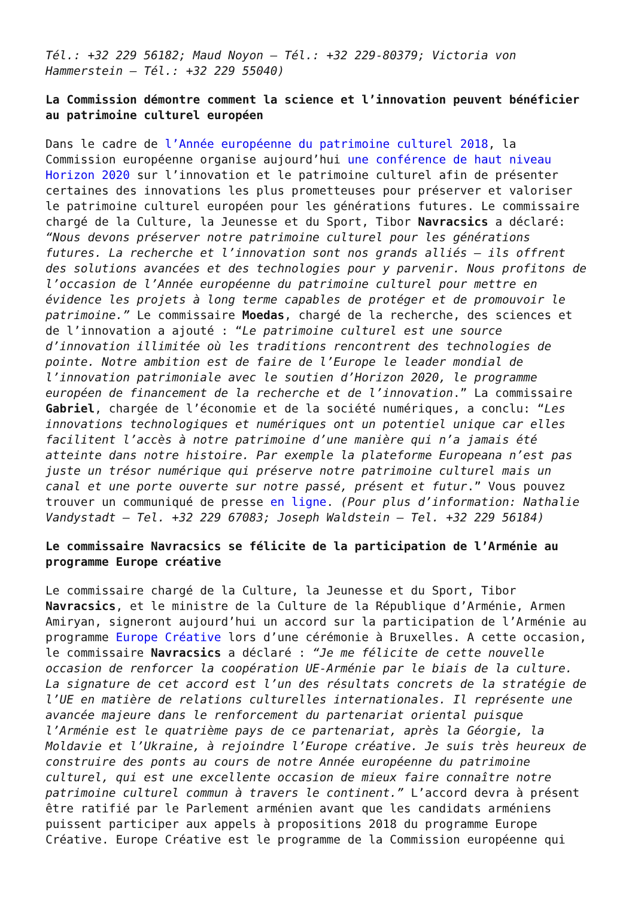Tél.: +32 229 56182; Maud Noyon – Tél.: +32 229-80379; Victoria von Hammerstein – Tél.: +32 229 55040)
La Commission démontre comment la science et l’innovation peuvent bénéficier au patrimoine culturel européen
Dans le cadre de l’Année européenne du patrimoine culturel 2018, la Commission européenne organise aujourd’hui une conférence de haut niveau Horizon 2020 sur l’innovation et le patrimoine culturel afin de présenter certaines des innovations les plus prometteuses pour préserver et valoriser le patrimoine culturel européen pour les générations futures. Le commissaire chargé de la Culture, la Jeunesse et du Sport, Tibor Navracsics a déclaré: “Nous devons préserver notre patrimoine culturel pour les générations futures. La recherche et l’innovation sont nos grands alliés – ils offrent des solutions avancées et des technologies pour y parvenir. Nous profitons de l’occasion de l’Année européenne du patrimoine culturel pour mettre en évidence les projets à long terme capables de protéger et de promouvoir le patrimoine.” Le commissaire Moedas, chargé de la recherche, des sciences et de l’innovation a ajouté : “Le patrimoine culturel est une source d’innovation illimitée où les traditions rencontrent des technologies de pointe. Notre ambition est de faire de l’Europe le leader mondial de l’innovation patrimoniale avec le soutien d’Horizon 2020, le programme européen de financement de la recherche et de l’innovation.” La commissaire Gabriel, chargée de l’économie et de la société numériques, a conclu: “Les innovations technologiques et numériques ont un potentiel unique car elles facilitent l’accès à notre patrimoine d’une manière qui n’a jamais été atteinte dans notre histoire. Par exemple la plateforme Europeana n’est pas juste un trésor numérique qui préserve notre patrimoine culturel mais un canal et une porte ouverte sur notre passé, présent et futur.” Vous pouvez trouver un communiqué de presse en ligne. (Pour plus d’information: Nathalie Vandystadt – Tel. +32 229 67083; Joseph Waldstein – Tel. +32 229 56184)
Le commissaire Navracsics se félicite de la participation de l’Arménie au programme Europe créative
Le commissaire chargé de la Culture, la Jeunesse et du Sport, Tibor Navracsics, et le ministre de la Culture de la République d’Arménie, Armen Amiryan, signeront aujourd’hui un accord sur la participation de l’Arménie au programme Europe Créative lors d’une cérémonie à Bruxelles. A cette occasion, le commissaire Navracsics a déclaré : “Je me félicite de cette nouvelle occasion de renforcer la coopération UE-Arménie par le biais de la culture. La signature de cet accord est l’un des résultats concrets de la stratégie de l’UE en matière de relations culturelles internationales. Il représente une avancée majeure dans le renforcement du partenariat oriental puisque l’Arménie est le quatrième pays de ce partenariat, après la Géorgie, la Moldavie et l’Ukraine, à rejoindre l’Europe créative. Je suis très heureux de construire des ponts au cours de notre Année européenne du patrimoine culturel, qui est une excellente occasion de mieux faire connaître notre patrimoine culturel commun à travers le continent.” L’accord devra à présent être ratifié par le Parlement arménien avant que les candidats arméniens puissent participer aux appels à propositions 2018 du programme Europe Créative. Europe Créative est le programme de la Commission européenne qui